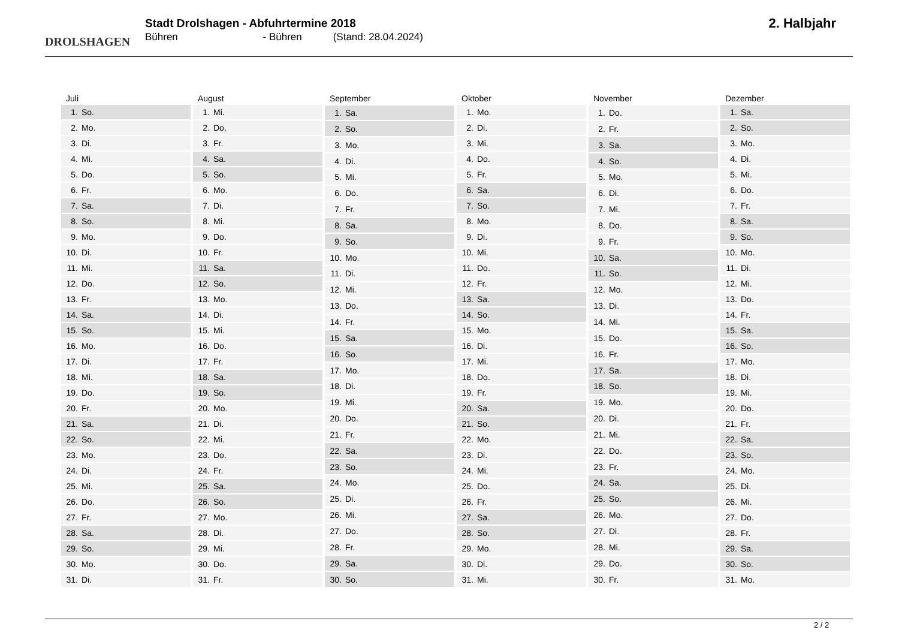DROLSHAGEN
Stadt Drolshagen - Abfuhrtermine 2018
Bühren - Bühren (Stand: 28.04.2024)
2. Halbjahr
| Juli | |
| --- | --- |
| 1. | So. |
| 2. | Mo. |
| 3. | Di. |
| 4. | Mi. |
| 5. | Do. |
| 6. | Fr. |
| 7. | Sa. |
| 8. | So. |
| 9. | Mo. |
| 10. | Di. |
| 11. | Mi. |
| 12. | Do. |
| 13. | Fr. |
| 14. | Sa. |
| 15. | So. |
| 16. | Mo. |
| 17. | Di. |
| 18. | Mi. |
| 19. | Do. |
| 20. | Fr. |
| 21. | Sa. |
| 22. | So. |
| 23. | Mo. |
| 24. | Di. |
| 25. | Mi. |
| 26. | Do. |
| 27. | Fr. |
| 28. | Sa. |
| 29. | So. |
| 30. | Mo. |
| 31. | Di. |
| August | |
| --- | --- |
| 1. | Mi. |
| 2. | Do. |
| 3. | Fr. |
| 4. | Sa. |
| 5. | So. |
| 6. | Mo. |
| 7. | Di. |
| 8. | Mi. |
| 9. | Do. |
| 10. | Fr. |
| 11. | Sa. |
| 12. | So. |
| 13. | Mo. |
| 14. | Di. |
| 15. | Mi. |
| 16. | Do. |
| 17. | Fr. |
| 18. | Sa. |
| 19. | So. |
| 20. | Mo. |
| 21. | Di. |
| 22. | Mi. |
| 23. | Do. |
| 24. | Fr. |
| 25. | Sa. |
| 26. | So. |
| 27. | Mo. |
| 28. | Di. |
| 29. | Mi. |
| 30. | Do. |
| 31. | Fr. |
| September | |
| --- | --- |
| 1. | Sa. |
| 2. | So. |
| 3. | Mo. |
| 4. | Di. |
| 5. | Mi. |
| 6. | Do. |
| 7. | Fr. |
| 8. | Sa. |
| 9. | So. |
| 10. | Mo. |
| 11. | Di. |
| 12. | Mi. |
| 13. | Do. |
| 14. | Fr. |
| 15. | Sa. |
| 16. | So. |
| 17. | Mo. |
| 18. | Di. |
| 19. | Mi. |
| 20. | Do. |
| 21. | Fr. |
| 22. | Sa. |
| 23. | So. |
| 24. | Mo. |
| 25. | Di. |
| 26. | Mi. |
| 27. | Do. |
| 28. | Fr. |
| 29. | Sa. |
| 30. | So. |
| Oktober | |
| --- | --- |
| 1. | Mo. |
| 2. | Di. |
| 3. | Mi. |
| 4. | Do. |
| 5. | Fr. |
| 6. | Sa. |
| 7. | So. |
| 8. | Mo. |
| 9. | Di. |
| 10. | Mi. |
| 11. | Do. |
| 12. | Fr. |
| 13. | Sa. |
| 14. | So. |
| 15. | Mo. |
| 16. | Di. |
| 17. | Mi. |
| 18. | Do. |
| 19. | Fr. |
| 20. | Sa. |
| 21. | So. |
| 22. | Mo. |
| 23. | Di. |
| 24. | Mi. |
| 25. | Do. |
| 26. | Fr. |
| 27. | Sa. |
| 28. | So. |
| 29. | Mo. |
| 30. | Di. |
| 31. | Mi. |
| November | |
| --- | --- |
| 1. | Do. |
| 2. | Fr. |
| 3. | Sa. |
| 4. | So. |
| 5. | Mo. |
| 6. | Di. |
| 7. | Mi. |
| 8. | Do. |
| 9. | Fr. |
| 10. | Sa. |
| 11. | So. |
| 12. | Mo. |
| 13. | Di. |
| 14. | Mi. |
| 15. | Do. |
| 16. | Fr. |
| 17. | Sa. |
| 18. | So. |
| 19. | Mo. |
| 20. | Di. |
| 21. | Mi. |
| 22. | Do. |
| 23. | Fr. |
| 24. | Sa. |
| 25. | So. |
| 26. | Mo. |
| 27. | Di. |
| 28. | Mi. |
| 29. | Do. |
| 30. | Fr. |
| Dezember | |
| --- | --- |
| 1. | Sa. |
| 2. | So. |
| 3. | Mo. |
| 4. | Di. |
| 5. | Mi. |
| 6. | Do. |
| 7. | Fr. |
| 8. | Sa. |
| 9. | So. |
| 10. | Mo. |
| 11. | Di. |
| 12. | Mi. |
| 13. | Do. |
| 14. | Fr. |
| 15. | Sa. |
| 16. | So. |
| 17. | Mo. |
| 18. | Di. |
| 19. | Mi. |
| 20. | Do. |
| 21. | Fr. |
| 22. | Sa. |
| 23. | So. |
| 24. | Mo. |
| 25. | Di. |
| 26. | Mi. |
| 27. | Do. |
| 28. | Fr. |
| 29. | Sa. |
| 30. | So. |
| 31. | Mo. |
2 / 2